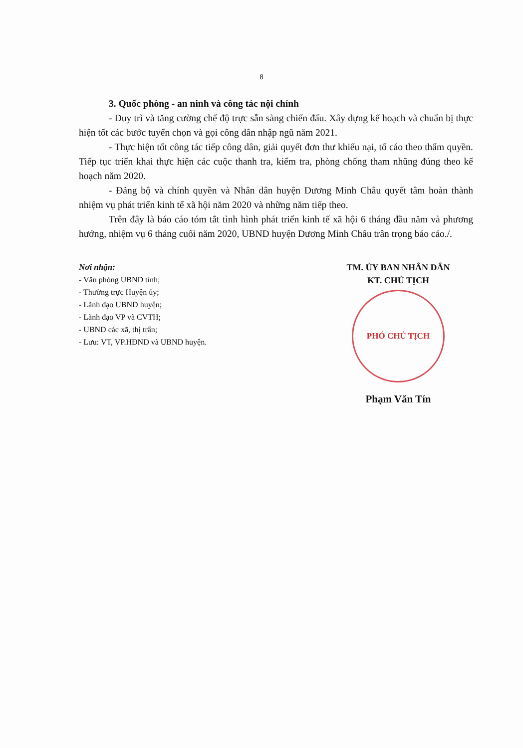8
3. Quốc phòng - an ninh và công tác nội chính
- Duy trì và tăng cường chế độ trực sẵn sàng chiến đấu. Xây dựng kế hoạch và chuẩn bị thực hiện tốt các bước tuyển chọn và gọi công dân nhập ngũ năm 2021.
- Thực hiện tốt công tác tiếp công dân, giải quyết đơn thư khiếu nại, tố cáo theo thẩm quyền. Tiếp tục triển khai thực hiện các cuộc thanh tra, kiểm tra, phòng chống tham nhũng đúng theo kế hoạch năm 2020.
- Đảng bộ và chính quyền và Nhân dân huyện Dương Minh Châu quyết tâm hoàn thành nhiệm vụ phát triển kinh tế xã hội năm 2020 và những năm tiếp theo.
Trên đây là báo cáo tóm tắt tình hình phát triển kinh tế xã hội 6 tháng đầu năm và phương hướng, nhiệm vụ 6 tháng cuối năm 2020, UBND huyện Dương Minh Châu trân trọng báo cáo./.
Nơi nhận:
- Văn phòng UBND tỉnh;
- Thường trực Huyện ủy;
- Lãnh đạo UBND huyện;
- Lãnh đạo VP và CVTH;
- UBND các xã, thị trấn;
- Lưu: VT, VP.HĐND và UBND huyện.
TM. ỦY BAN NHÂN DÂN
KT. CHỦ TỊCH
PHÓ CHỦ TỊCH
Phạm Văn Tín